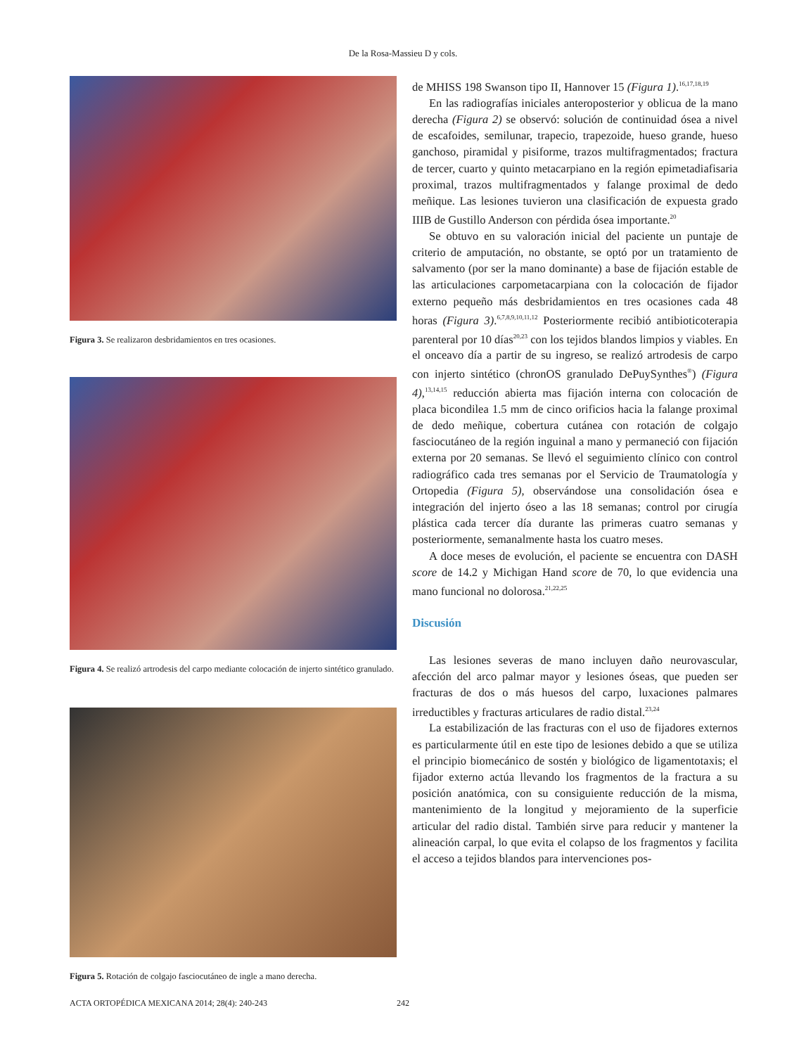De la Rosa-Massieu D y cols.
Figura 3. Se realizaron desbridamientos en tres ocasiones.
Figura 4. Se realizó artrodesis del carpo mediante colocación de injerto sintético granulado.
Figura 5. Rotación de colgajo fasciocutáneo de ingle a mano derecha.
de MHISS 198 Swanson tipo II, Hannover 15 (Figura 1).<sup>16,17,18,19</sup>
En las radiografías iniciales anteroposterior y oblicua de la mano derecha (Figura 2) se observó: solución de continuidad ósea a nivel de escafoides, semilunar, trapecio, trapezoide, hueso grande, hueso ganchoso, piramidal y pisiforme, trazos multifragmentados; fractura de tercer, cuarto y quinto metacarpiano en la región epimetadiafisaria proximal, trazos multifragmentados y falange proximal de dedo meñique. Las lesiones tuvieron una clasificación de expuesta grado IIIB de Gustillo Anderson con pérdida ósea importante.<sup>20</sup>
Se obtuvo en su valoración inicial del paciente un puntaje de criterio de amputación, no obstante, se optó por un tratamiento de salvamento (por ser la mano dominante) a base de fijación estable de las articulaciones carpometacarpiana con la colocación de fijador externo pequeño más desbridamientos en tres ocasiones cada 48 horas (Figura 3).<sup>6,7,8,9,10,11,12</sup> Posteriormente recibió antibioticoterapia parenteral por 10 días<sup>20,23</sup> con los tejidos blandos limpios y viables. En el onceavo día a partir de su ingreso, se realizó artrodesis de carpo con injerto sintético (chronOS granulado DePuySynthes<sup>®</sup>) (Figura 4),<sup>13,14,15</sup> reducción abierta mas fijación interna con colocación de placa bicondilea 1.5 mm de cinco orificios hacia la falange proximal de dedo meñique, cobertura cutánea con rotación de colgajo fasciocutáneo de la región inguinal a mano y permaneció con fijación externa por 20 semanas. Se llevó el seguimiento clínico con control radiográfico cada tres semanas por el Servicio de Traumatología y Ortopedia (Figura 5), observándose una consolidación ósea e integración del injerto óseo a las 18 semanas; control por cirugía plástica cada tercer día durante las primeras cuatro semanas y posteriormente, semanalmente hasta los cuatro meses.
A doce meses de evolución, el paciente se encuentra con DASH score de 14.2 y Michigan Hand score de 70, lo que evidencia una mano funcional no dolorosa.<sup>21,22,25</sup>
Discusión
Las lesiones severas de mano incluyen daño neurovascular, afección del arco palmar mayor y lesiones óseas, que pueden ser fracturas de dos o más huesos del carpo, luxaciones palmares irreductibles y fracturas articulares de radio distal.<sup>23,24</sup>
La estabilización de las fracturas con el uso de fijadores externos es particularmente útil en este tipo de lesiones debido a que se utiliza el principio biomecánico de sostén y biológico de ligamentotaxis; el fijador externo actúa llevando los fragmentos de la fractura a su posición anatómica, con su consiguiente reducción de la misma, mantenimiento de la longitud y mejoramiento de la superficie articular del radio distal. También sirve para reducir y mantener la alineación carpal, lo que evita el colapso de los fragmentos y facilita el acceso a tejidos blandos para intervenciones pos-
ACTA ORTOPÉDICA MEXICANA 2014; 28(4): 240-243 242